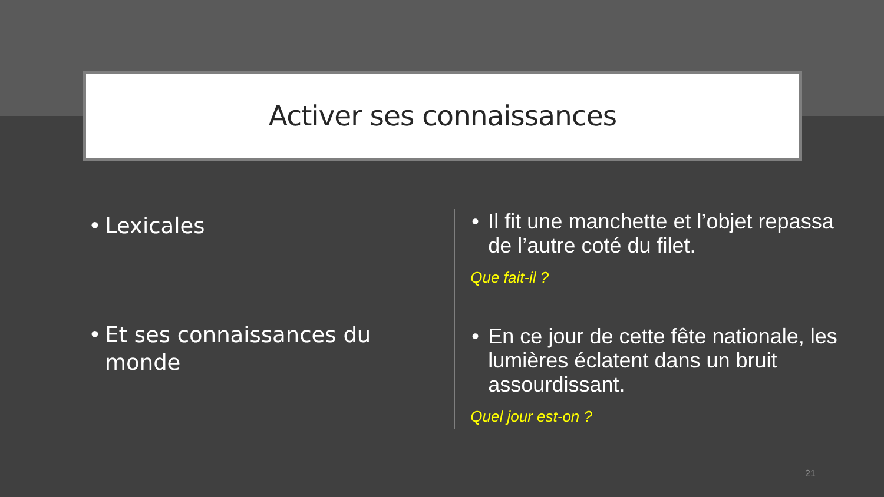Activer ses connaissances
• Lexicales
• Et ses connaissances du monde
• Il fit une manchette et l’objet repassa de l’autre coté du filet.
Que fait-il ?
• En ce jour de cette fête nationale, les lumières éclatent dans un bruit assourdissant.
Quel jour est-on ?
21